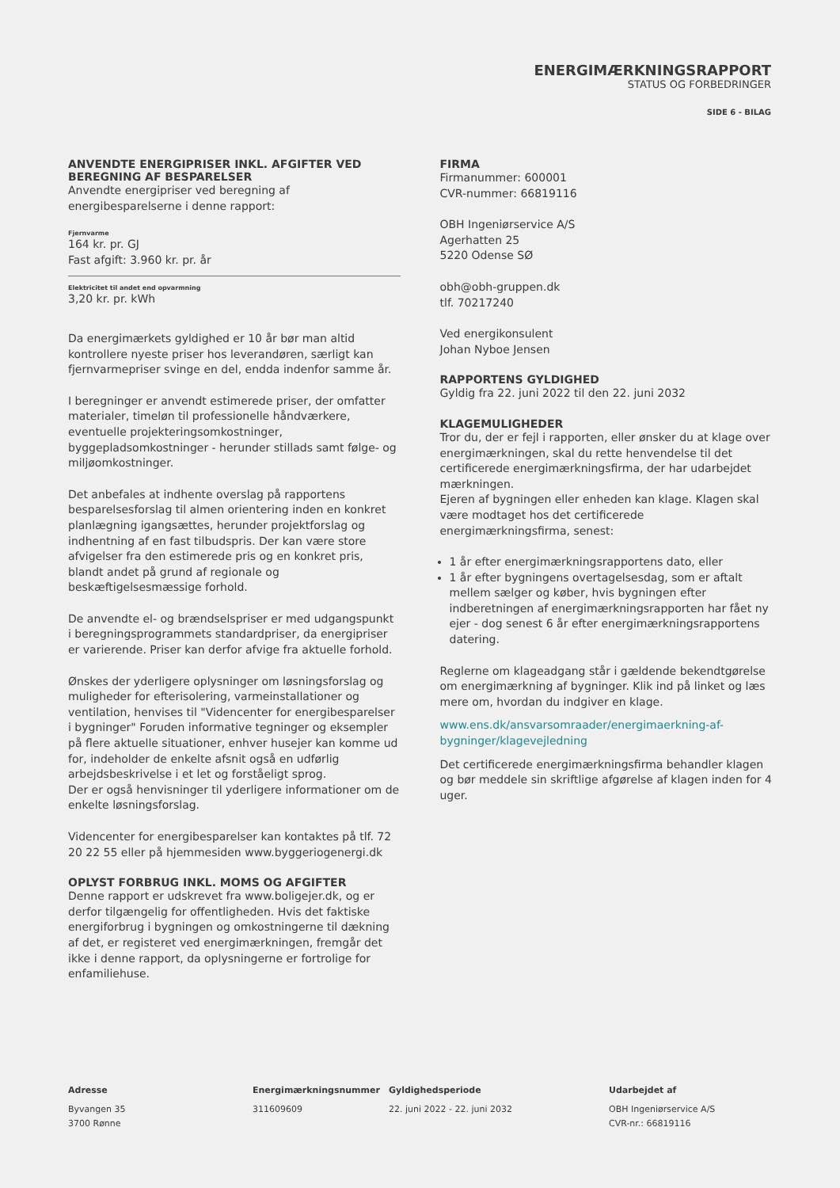ENERGIMÆRKNINGSRAPPORT
STATUS OG FORBEDRINGER
SIDE 6 - BILAG
ANVENDTE ENERGIPRISER INKL. AFGIFTER VED BEREGNING AF BESPARELSER
Anvendte energipriser ved beregning af energibesparelserne i denne rapport:
Fjernvarme
164 kr. pr. GJ
Fast afgift: 3.960 kr. pr. år
Elektricitet til andet end opvarmning
3,20 kr. pr. kWh
Da energimærkets gyldighed er 10 år bør man altid kontrollere nyeste priser hos leverandøren, særligt kan fjernvarmepriser svinge en del, endda indenfor samme år.
I beregninger er anvendt estimerede priser, der omfatter materialer, timeløn til professionelle håndværkere, eventuelle projekteringsomkostninger, byggepladsomkostninger - herunder stillads samt følge- og miljøomkostninger.
Det anbefales at indhente overslag på rapportens besparelsesforslag til almen orientering inden en konkret planlægning igangsættes, herunder projektforslag og indhentning af en fast tilbudspris. Der kan være store afvigelser fra den estimerede pris og en konkret pris, blandt andet på grund af regionale og beskæftigelsesmæssige forhold.
De anvendte el- og brændselspriser er med udgangspunkt i beregningsprogrammets standardpriser, da energipriser er varierende. Priser kan derfor afvige fra aktuelle forhold.
Ønskes der yderligere oplysninger om løsningsforslag og muligheder for efterisolering, varmeinstallationer og ventilation, henvises til "Videncenter for energibesparelser i bygninger" Foruden informative tegninger og eksempler på flere aktuelle situationer, enhver husejer kan komme ud for, indeholder de enkelte afsnit også en udførlig arbejdsbeskrivelse i et let og forståeligt sprog.
Der er også henvisninger til yderligere informationer om de enkelte løsningsforslag.
Videncenter for energibesparelser kan kontaktes på tlf. 72 20 22 55 eller på hjemmesiden www.byggeriogenergi.dk
OPLYST FORBRUG INKL. MOMS OG AFGIFTER
Denne rapport er udskrevet fra www.boligejer.dk, og er derfor tilgængelig for offentligheden. Hvis det faktiske energiforbrug i bygningen og omkostningerne til dækning af det, er registeret ved energimærkningen, fremgår det ikke i denne rapport, da oplysningerne er fortrolige for enfamiliehuse.
FIRMA
Firmanummer: 600001
CVR-nummer: 66819116
OBH Ingeniørservice A/S
Agerhatten 25
5220 Odense SØ
obh@obh-gruppen.dk
tlf. 70217240
Ved energikonsulent
Johan Nyboe Jensen
RAPPORTENS GYLDIGHED
Gyldig fra 22. juni 2022 til den 22. juni 2032
KLAGEMULIGHEDER
Tror du, der er fejl i rapporten, eller ønsker du at klage over energimærkningen, skal du rette henvendelse til det certificerede energimærkningsfirma, der har udarbejdet mærkningen.
Ejeren af bygningen eller enheden kan klage. Klagen skal være modtaget hos det certificerede energimærkningsfirma, senest:
1 år efter energimærkningsrapportens dato, eller
1 år efter bygningens overtagelsesdag, som er aftalt mellem sælger og køber, hvis bygningen efter indberetningen af energimærkningsrapporten har fået ny ejer - dog senest 6 år efter energimærkningsrapportens datering.
Reglerne om klageadgang står i gældende bekendtgørelse om energimærkning af bygninger. Klik ind på linket og læs mere om, hvordan du indgiver en klage.
www.ens.dk/ansvarsomraader/energimaerkning-af-bygninger/klagevejledning
Det certificerede energimærkningsfirma behandler klagen og bør meddele sin skriftlige afgørelse af klagen inden for 4 uger.
Adresse
Byvangen 35
3700 Rønne
Energimærkningsnummer
311609609
Gyldighedsperiode
22. juni 2022 - 22. juni 2032
Udarbejdet af
OBH Ingeniørservice A/S
CVR-nr.: 66819116